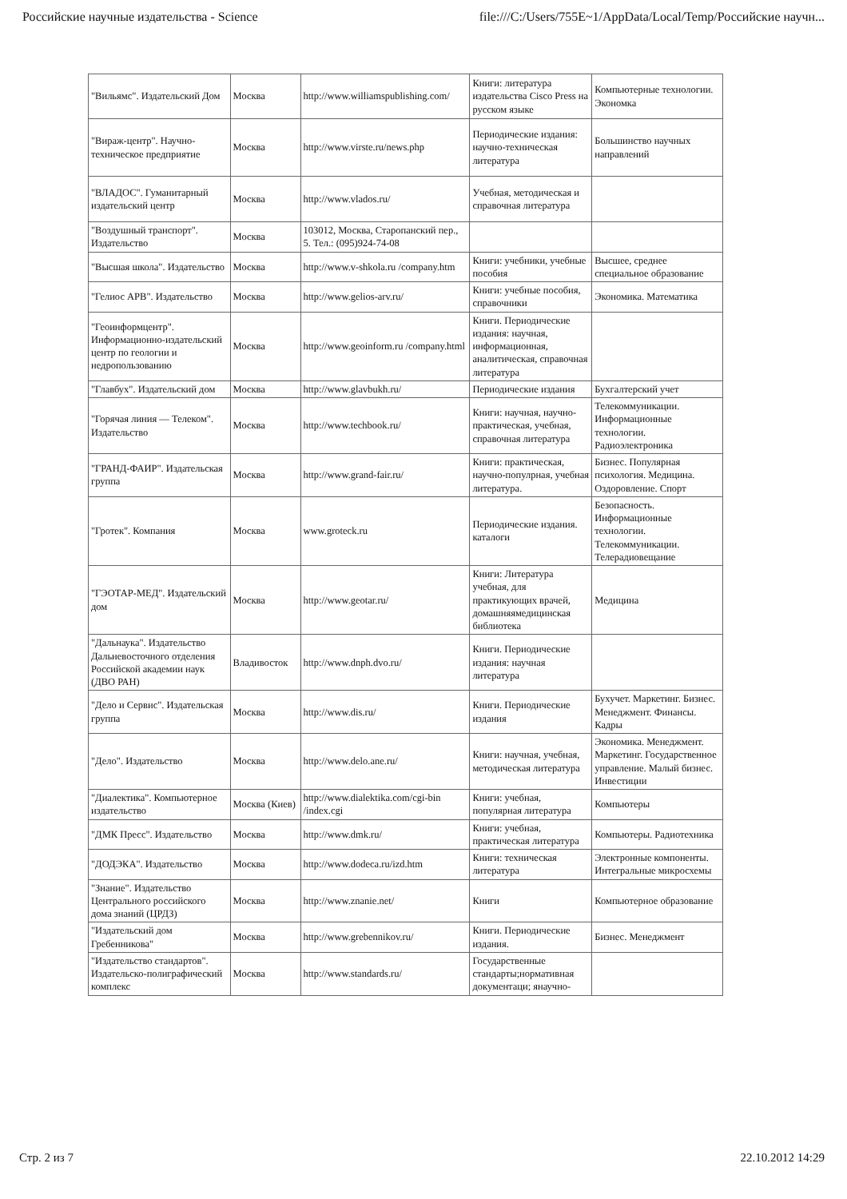Российские научные издательства - Science file:///C:/Users/755E~1/AppData/Local/Temp/Российские научн...
| "Вильямс". Издательский Дом | Москва | http://www.williamspublishing.com/ | Книги: литература издательства Cisco Press на русском языке | Компьютерные технологии. Экономка |
| "Вираж-центр". Научно-техническое предприятие | Москва | http://www.virste.ru/news.php | Периодические издания: научно-техническая литература | Большинство научных направлений |
| "ВЛАДОС". Гуманитарный издательский центр | Москва | http://www.vlados.ru/ | Учебная, методическая и справочная литература | |
| "Воздушный транспорт". Издательство | Москва | 103012, Москва, Старопанский пер., 5. Тел.: (095)924-74-08 | | |
| "Высшая школа". Издательство | Москва | http://www.v-shkola.ru /company.htm | Книги: учебники, учебные пособия | Высшее, среднее специальное образование |
| "Гелиос АРВ". Издательство | Москва | http://www.gelios-arv.ru/ | Книги: учебные пособия, справочники | Экономика. Математика |
| "Геоинформцентр". Информационно-издательский центр по геологии и недропользованию | Москва | http://www.geoinform.ru /company.html | Книги. Периодические издания: научная, информационная, аналитическая, справочная литература | |
| "Главбух". Издательский дом | Москва | http://www.glavbukh.ru/ | Периодические издания | Бухгалтерский учет |
| "Горячая линия — Телеком". Издательство | Москва | http://www.techbook.ru/ | Книги: научная, научно-практическая, учебная, справочная литература | Телекоммуникации. Информационные технологии. Радиоэлектроника |
| "ГРАНД-ФАИР". Издательская группа | Москва | http://www.grand-fair.ru/ | Книги: практическая, научно-популрная, учебная литература. | Бизнес. Популярная психология. Медицина. Оздоровление. Спорт |
| "Гротек". Компания | Москва | www.groteck.ru | Периодические издания. каталоги | Безопасность. Информационные технологии. Телекоммуникации. Телерадиовещание |
| "ГЭОТАР-МЕД". Издательский дом | Москва | http://www.geotar.ru/ | Книги: Литература учебная, для практикующих врачей, домашняямедицинская библиотека | Медицина |
| "Дальнаука". Издательство Дальневосточного отделения Российской академии наук (ДВО РАН) | Владивосток | http://www.dnph.dvo.ru/ | Книги. Периодические издания: научная литература | |
| "Дело и Сервис". Издательская группа | Москва | http://www.dis.ru/ | Книги. Периодические издания | Бухучет. Маркетинг. Бизнес. Менеджмент. Финансы. Кадры |
| "Дело". Издательство | Москва | http://www.delo.ane.ru/ | Книги: научная, учебная, методическая литература | Экономика. Менеджмент. Маркетинг. Государственное управление. Малый бизнес. Инвестиции |
| "Диалектика". Компьютерное издательство | Москва (Киев) | http://www.dialektika.com/cgi-bin /index.cgi | Книги: учебная, популярная литература | Компьютеры |
| "ДМК Пресс". Издательство | Москва | http://www.dmk.ru/ | Книги: учебная, практическая литература | Компьютеры. Радиотехника |
| "ДОДЭКА". Издательство | Москва | http://www.dodeca.ru/izd.htm | Книги: техническая литература | Электронные компоненты. Интегральные микросхемы |
| "Знание". Издательство Центрального российского дома знаний (ЦРДЗ) | Москва | http://www.znanie.net/ | Книги | Компьютерное образование |
| "Издательский дом Гребенникова" | Москва | http://www.grebennikov.ru/ | Книги. Периодические издания. | Бизнес. Менеджмент |
| "Издательство стандартов". Издательско-полиграфический комплекс | Москва | http://www.standards.ru/ | Государственные стандарты;нормативная документаци; янаучно- | |
Стр. 2 из 7 22.10.2012 14:29